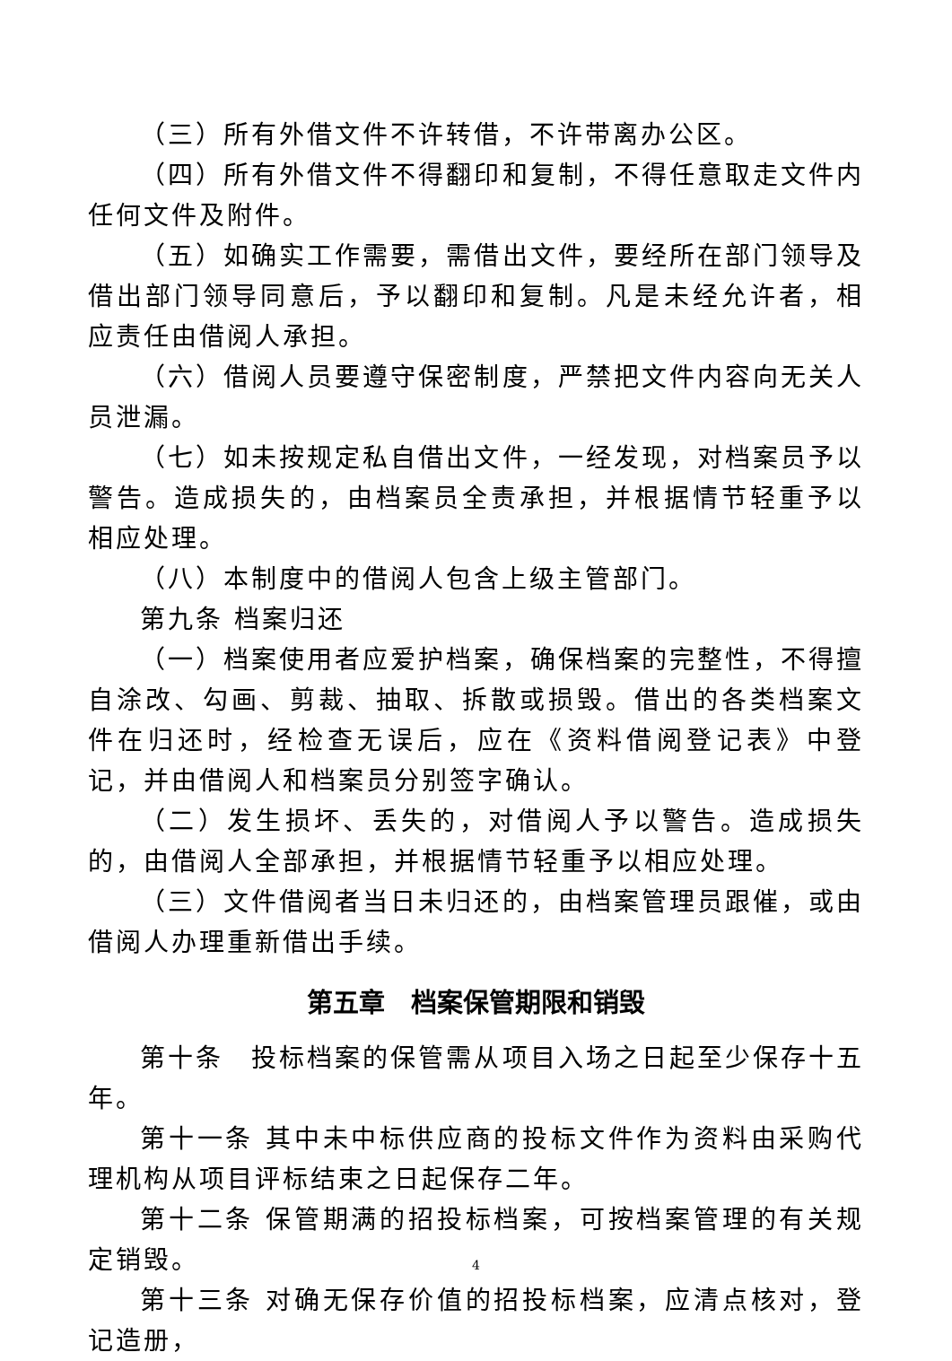（三）所有外借文件不许转借，不许带离办公区。
（四）所有外借文件不得翻印和复制，不得任意取走文件内任何文件及附件。
（五）如确实工作需要，需借出文件，要经所在部门领导及借出部门领导同意后，予以翻印和复制。凡是未经允许者，相应责任由借阅人承担。
（六）借阅人员要遵守保密制度，严禁把文件内容向无关人员泄漏。
（七）如未按规定私自借出文件，一经发现，对档案员予以警告。造成损失的，由档案员全责承担，并根据情节轻重予以相应处理。
（八）本制度中的借阅人包含上级主管部门。
第九条 档案归还
（一）档案使用者应爱护档案，确保档案的完整性，不得擅自涂改、勾画、剪裁、抽取、拆散或损毁。借出的各类档案文件在归还时，经检查无误后，应在《资料借阅登记表》中登记，并由借阅人和档案员分别签字确认。
（二）发生损坏、丢失的，对借阅人予以警告。造成损失的，由借阅人全部承担，并根据情节轻重予以相应处理。
（三）文件借阅者当日未归还的，由档案管理员跟催，或由借阅人办理重新借出手续。
第五章　档案保管期限和销毁
第十条　投标档案的保管需从项目入场之日起至少保存十五年。
第十一条 其中未中标供应商的投标文件作为资料由采购代理机构从项目评标结束之日起保存二年。
第十二条 保管期满的招投标档案，可按档案管理的有关规定销毁。
第十三条 对确无保存价值的招投标档案，应清点核对，登记造册，
4